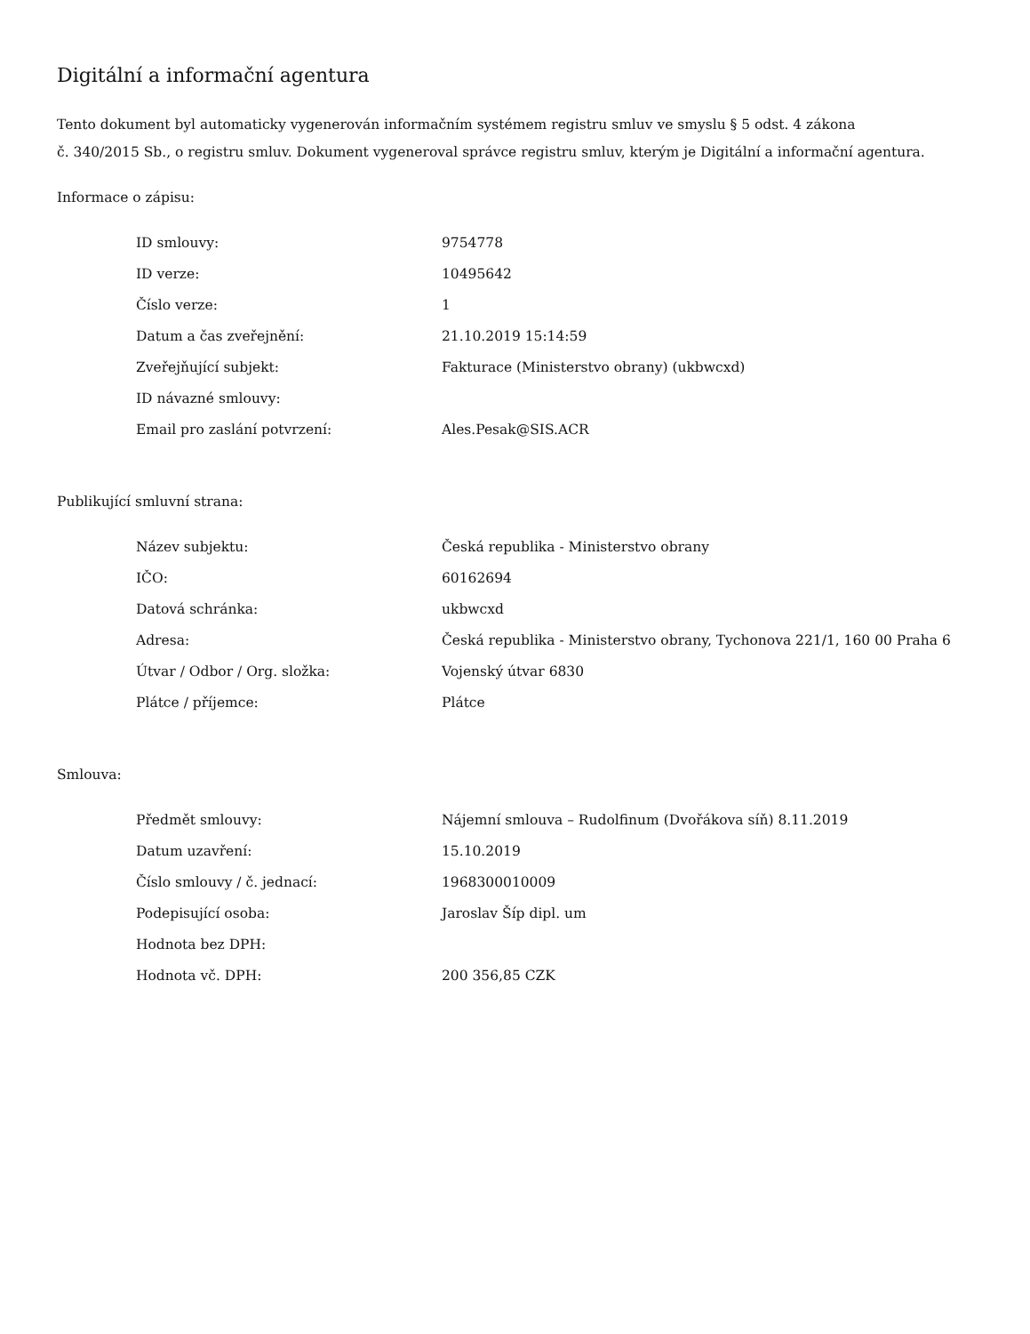Digitální a informační agentura
Tento dokument byl automaticky vygenerován informačním systémem registru smluv ve smyslu § 5 odst. 4 zákona
č. 340/2015 Sb., o registru smluv. Dokument vygeneroval správce registru smluv, kterým je Digitální a informační agentura.
Informace o zápisu:
| ID smlouvy: | 9754778 |
| ID verze: | 10495642 |
| Číslo verze: | 1 |
| Datum a čas zveřejnění: | 21.10.2019 15:14:59 |
| Zveřejňující subjekt: | Fakturace (Ministerstvo obrany) (ukbwcxd) |
| ID návazné smlouvy: | |
| Email pro zaslání potvrzení: | Ales.Pesak@SIS.ACR |
Publikující smluvní strana:
| Název subjektu: | Česká republika - Ministerstvo obrany |
| IČO: | 60162694 |
| Datová schránka: | ukbwcxd |
| Adresa: | Česká republika - Ministerstvo obrany, Tychonova 221/1, 160 00 Praha 6 |
| Útvar / Odbor / Org. složka: | Vojenský útvar 6830 |
| Plátce / příjemce: | Plátce |
Smlouva:
| Předmět smlouvy: | Nájemní smlouva – Rudolfinum (Dvořákova síň) 8.11.2019 |
| Datum uzavření: | 15.10.2019 |
| Číslo smlouvy / č. jednací: | 1968300010009 |
| Podepisující osoba: | Jaroslav Šíp dipl. um |
| Hodnota bez DPH: | |
| Hodnota vč. DPH: | 200 356,85 CZK |